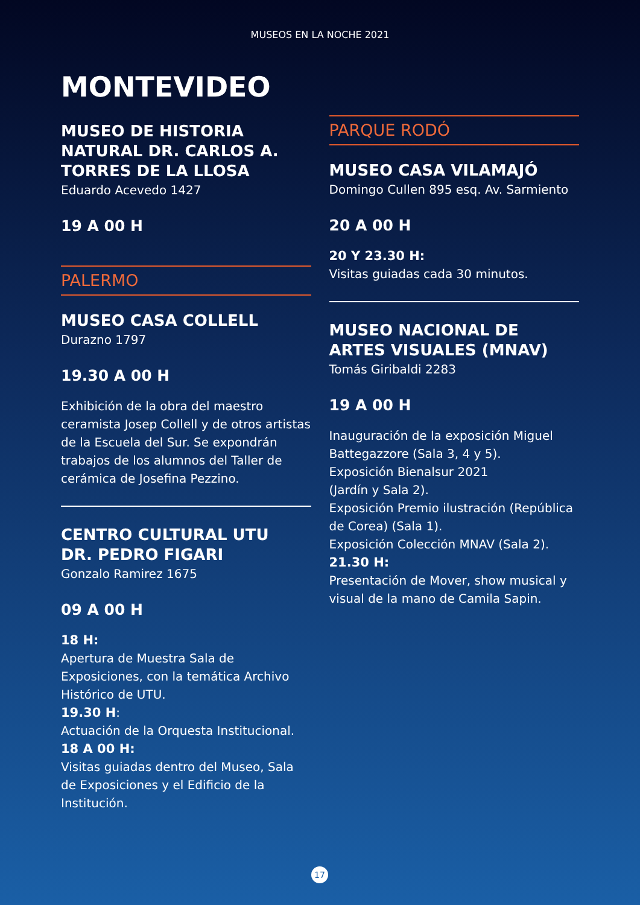MUSEOS EN LA NOCHE 2021
MONTEVIDEO
MUSEO DE HISTORIA NATURAL DR. CARLOS A. TORRES DE LA LLOSA
Eduardo Acevedo 1427
19 A 00 H
PALERMO
MUSEO CASA COLLELL
Durazno 1797
19.30 A 00 H
Exhibición de la obra del maestro ceramista Josep Collell y de otros artistas de la Escuela del Sur. Se expondrán trabajos de los alumnos del Taller de cerámica de Josefina Pezzino.
CENTRO CULTURAL UTU
DR. PEDRO FIGARI
Gonzalo Ramirez 1675
09 A 00 H
18 H:
Apertura de Muestra Sala de Exposiciones, con la temática Archivo Histórico de UTU.
19.30 H:
Actuación de la Orquesta Institucional.
18 A 00 H:
Visitas guiadas dentro del Museo, Sala de Exposiciones y el Edificio de la Institución.
PARQUE RODÓ
MUSEO CASA VILAMAJÓ
Domingo Cullen 895 esq. Av. Sarmiento
20 A 00 H
20 Y 23.30 H:
Visitas guiadas cada 30 minutos.
MUSEO NACIONAL DE ARTES VISUALES (MNAV)
Tomás Giribaldi 2283
19 A 00 H
Inauguración de la exposición Miguel Battegazzore (Sala 3, 4 y 5).
Exposición Bienalsur 2021
(Jardín y Sala 2).
Exposición Premio ilustración (República de Corea) (Sala 1).
Exposición Colección MNAV (Sala 2).
21.30 H:
Presentación de Mover, show musical y visual de la mano de Camila Sapin.
17